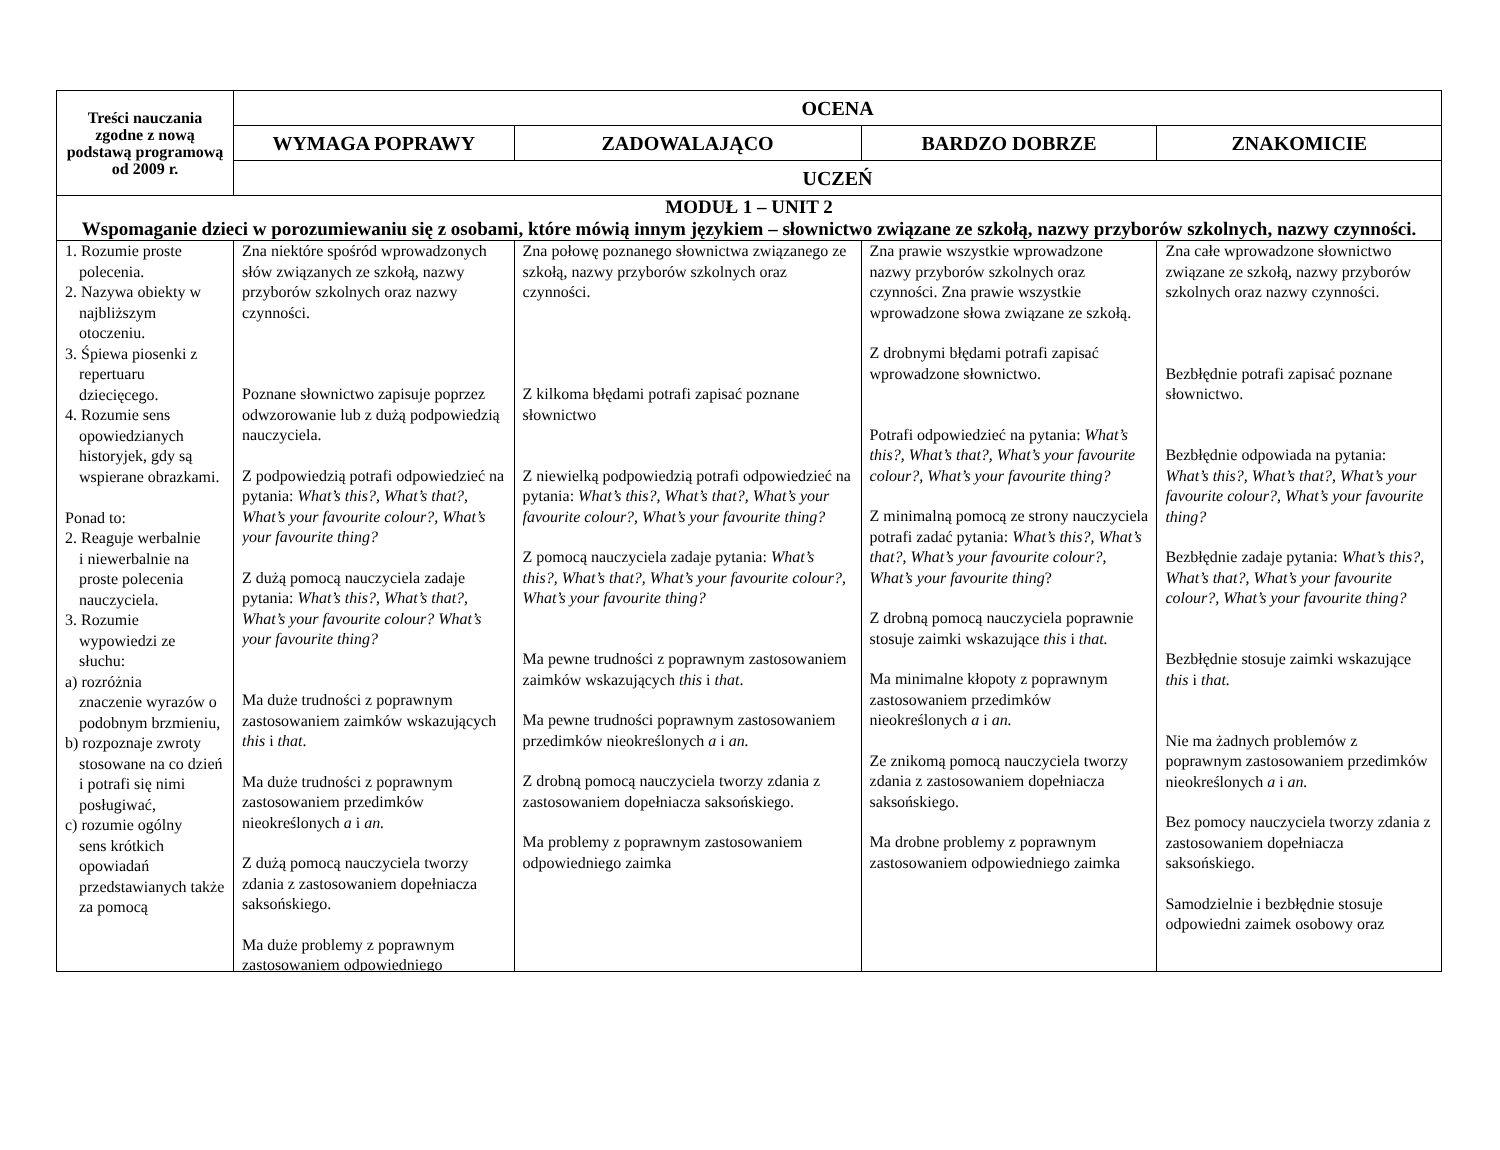| Treści nauczania zgodne z nową podstawą programową od 2009 r. | OCENA | | | |
| --- | --- | --- | --- | --- |
| | WYMAGA POPRAWY | ZADOWALAJĄCO | BARDZO DOBRZE | ZNAKOMICIE |
| | UCZEŃ | | | |
| MODUŁ 1 – UNIT 2 Wspomaganie dzieci w porozumiewaniu się z osobami, które mówią innym językiem – słownictwo związane ze szkołą, nazwy przyborów szkolnych, nazwy czynności. | | | | |
| 1. Rozumie proste polecenia. 2. Nazywa obiekty w najbliższym otoczeniu. 3. Śpiewa piosenki z repertuaru dziecięcego. 4. Rozumie sens opowiedzianych historyjek, gdy są wspierane obrazkami. Ponad to: 2. Reaguje werbalnie i niewerbalnie na proste polecenia nauczyciela. 3. Rozumie wypowiedzi ze słuchu: a) rozróżnia znaczenie wyrazów o podobnym brzmieniu, b) rozpoznaje zwroty stosowane na co dzień i potrafi się nimi posługiwać, c) rozumie ogólny sens krótkich opowiadań przedstawianych także za pomocą | Zna niektóre spośród wprowadzonych słów związanych ze szkołą, nazwy przyborów szkolnych oraz nazwy czynności. Poznane słownictwo zapisuje poprzez odwzorowanie lub z dużą podpowiedzią nauczyciela. Z podpowiedzią potrafi odpowiedzieć na pytania: What’s this?, What’s that?, What’s your favourite colour?, What’s your favourite thing? Z dużą pomocą nauczyciela zadaje pytania: What’s this?, What’s that?, What’s your favourite colour? What’s your favourite thing? Ma duże trudności z poprawnym zastosowaniem zaimków wskazujących this i that . Ma duże trudności z poprawnym zastosowaniem przedimków nieokreślonych a i an. Z dużą pomocą nauczyciela tworzy zdania z zastosowaniem dopełniacza saksońskiego. Ma duże problemy z poprawnym zastosowaniem odpowiedniego | Zna połowę poznanego słownictwa związanego ze szkołą, nazwy przyborów szkolnych oraz czynności. Z kilkoma błędami potrafi zapisać poznane słownictwo Z niewielką podpowiedzią potrafi odpowiedzieć na pytania: What’s this?, What’s that?, What’s your favourite colour?, What’s your favourite thing? Z pomocą nauczyciela zadaje pytania: What’s this?, What’s that?, What’s your favourite colour?, What’s your favourite thing? Ma pewne trudności z poprawnym zastosowaniem zaimków wskazujących this i that . Ma pewne trudności poprawnym zastosowaniem przedimków nieokreślonych a i an. Z drobną pomocą nauczyciela tworzy zdania z zastosowaniem dopełniacza saksońskiego. Ma problemy z poprawnym zastosowaniem odpowiedniego zaimka | Zna prawie wszystkie wprowadzone nazwy przyborów szkolnych oraz czynności. Zna prawie wszystkie wprowadzone słowa związane ze szkołą. Z drobnymi błędami potrafi zapisać wprowadzone słownictwo. Potrafi odpowiedzieć na pytania: What’s this?, What’s that?, What’s your favourite colour?, What’s your favourite thing? Z minimalną pomocą ze strony nauczyciela potrafi zadać pytania: What’s this?, What’s that?, What’s your favourite colour?, What’s your favourite thing ? Z drobną pomocą nauczyciela poprawnie stosuje zaimki wskazujące this i that. Ma minimalne kłopoty z poprawnym zastosowaniem przedimków nieokreślonych a i an. Ze znikomą pomocą nauczyciela tworzy zdania z zastosowaniem dopełniacza saksońskiego. Ma drobne problemy z poprawnym zastosowaniem odpowiedniego zaimka | Zna całe wprowadzone słownictwo związane ze szkołą, nazwy przyborów szkolnych oraz nazwy czynności. Bezbłędnie potrafi zapisać poznane słownictwo. Bezbłędnie odpowiada na pytania: What’s this?, What’s that?, What’s your favourite colour?, What’s your favourite thing? Bezbłędnie zadaje pytania: What’s this?, What’s that?, What’s your favourite colour?, What’s your favourite thing? Bezbłędnie stosuje zaimki wskazujące this i that. Nie ma żadnych problemów z poprawnym zastosowaniem przedimków nieokreślonych a i an. Bez pomocy nauczyciela tworzy zdania z zastosowaniem dopełniacza saksońskiego. Samodzielnie i bezbłędnie stosuje odpowiedni zaimek osobowy oraz |